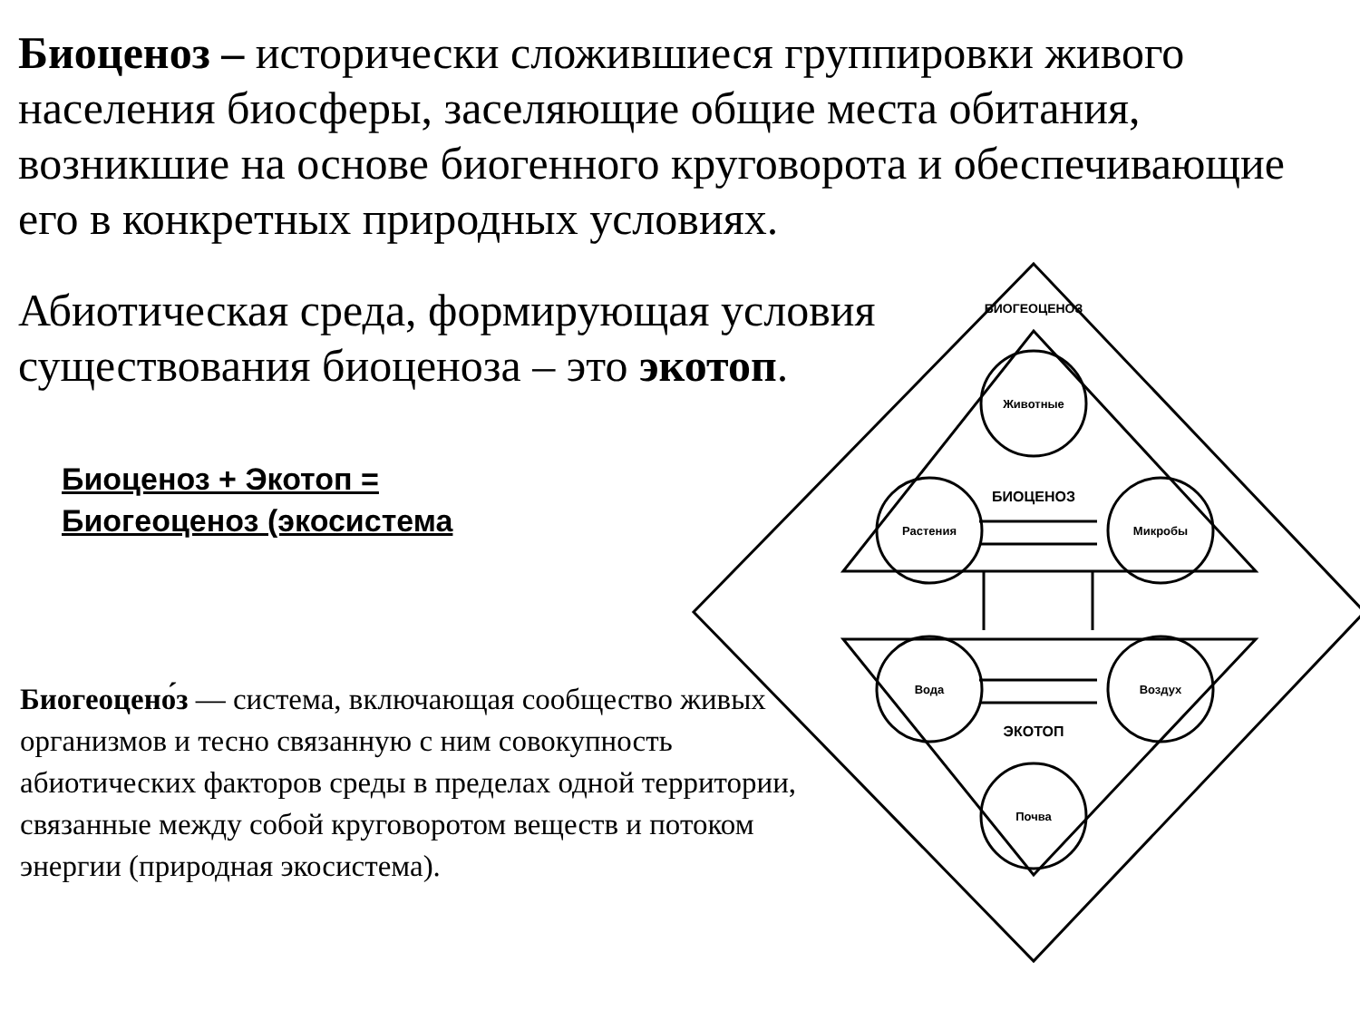Биоценоз – исторически сложившиеся группировки живого населения биосферы, заселяющие общие места обитания, возникшие на основе биогенного круговорота и обеспечивающие его в конкретных природных условиях.
Абиотическая среда, формирующая условия существования биоценоза – это экотоп.
Биоценоз + Экотоп =
Биогеоценоз (экосистема
Биогеоцено́з — система, включающая сообщество живых организмов и тесно связанную с ним совокупность абиотических факторов среды в пределах одной территории, связанные между собой круговоротом веществ и потоком энергии (природная экосистема).
Животные
БИОЦЕНОЗ
Растения
Микробы
Вода
Воздух
ЭКОТОП
Почва
БИОГЕОЦЕНОЗ